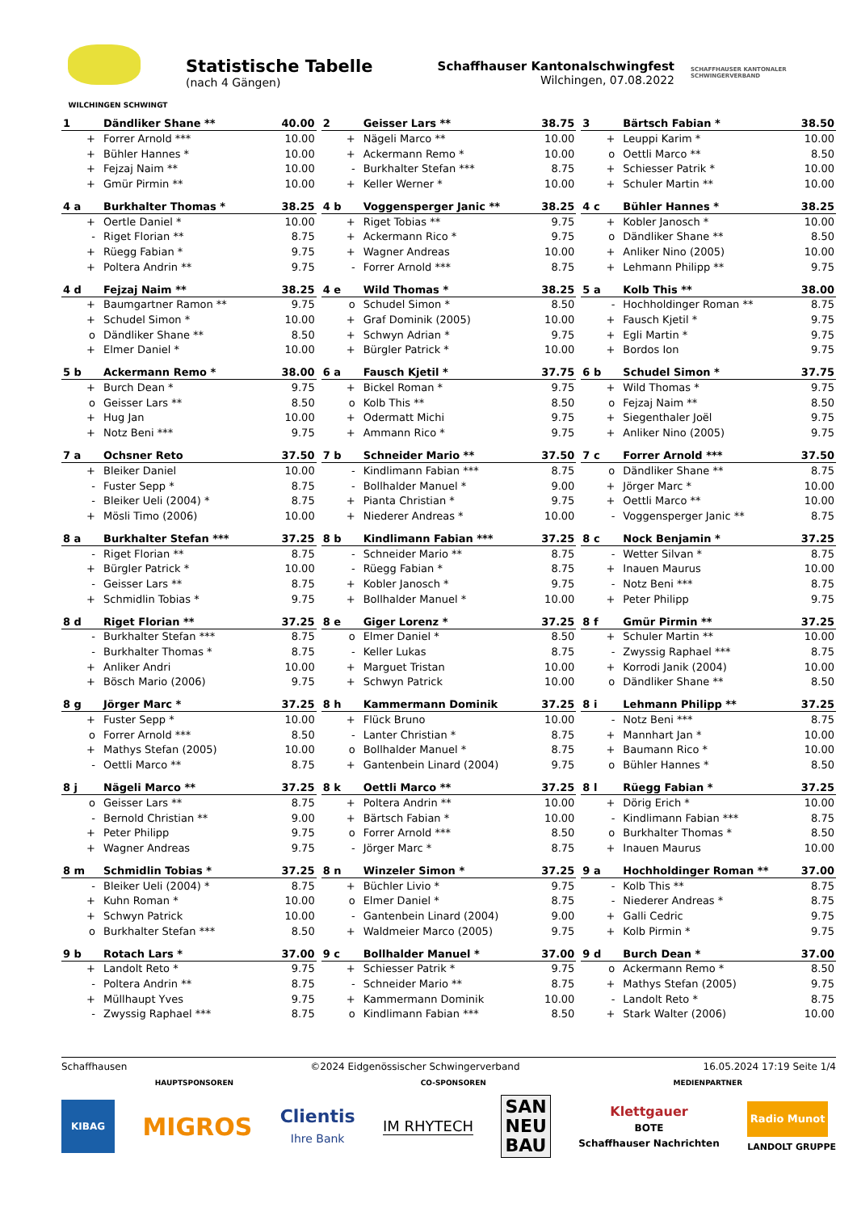WILCHINGEN SCHWINGT
Statistische Tabelle
(nach 4 Gängen)
Schaffhauser Kantonalschwingfest
Wilchingen, 07.08.2022
SCHAFFHAUSER KANTONALER SCHWINGERVERBAND
| 1 | Dändliker Shane ** | 40.00 |
| --- | --- | --- |
| + | Forrer Arnold *** | 10.00 |
| + | Bühler Hannes * | 10.00 |
| + | Fejzaj Naim ** | 10.00 |
| + | Gmür Pirmin ** | 10.00 |
| 2 | Geisser Lars ** | 38.75 |
| --- | --- | --- |
| + | Nägeli Marco ** | 10.00 |
| + | Ackermann Remo * | 10.00 |
| - | Burkhalter Stefan *** | 8.75 |
| + | Keller Werner * | 10.00 |
| 3 | Bärtsch Fabian * | 38.50 |
| --- | --- | --- |
| + | Leuppi Karim * | 10.00 |
| o | Oettli Marco ** | 8.50 |
| + | Schiesser Patrik * | 10.00 |
| + | Schuler Martin ** | 10.00 |
| 4 a | Burkhalter Thomas * | 38.25 |
| --- | --- | --- |
| + | Oertle Daniel * | 10.00 |
| - | Riget Florian ** | 8.75 |
| + | Rüegg Fabian * | 9.75 |
| + | Poltera Andrin ** | 9.75 |
| 4 b | Voggensperger Janic ** | 38.25 |
| --- | --- | --- |
| + | Riget Tobias ** | 9.75 |
| + | Ackermann Rico * | 9.75 |
| + | Wagner Andreas | 10.00 |
| - | Forrer Arnold *** | 8.75 |
| 4 c | Bühler Hannes * | 38.25 |
| --- | --- | --- |
| + | Kobler Janosch * | 10.00 |
| o | Dändliker Shane ** | 8.50 |
| + | Anliker Nino (2005) | 10.00 |
| + | Lehmann Philipp ** | 9.75 |
| 4 d | Fejzaj Naim ** | 38.25 |
| --- | --- | --- |
| + | Baumgartner Ramon ** | 9.75 |
| + | Schudel Simon * | 10.00 |
| o | Dändliker Shane ** | 8.50 |
| + | Elmer Daniel * | 10.00 |
| 4 e | Wild Thomas * | 38.25 |
| --- | --- | --- |
| o | Schudel Simon * | 8.50 |
| + | Graf Dominik (2005) | 10.00 |
| + | Schwyn Adrian * | 9.75 |
| + | Bürgler Patrick * | 10.00 |
| 5 a | Kolb This ** | 38.00 |
| --- | --- | --- |
| - | Hochholdinger Roman ** | 8.75 |
| + | Fausch Kjetil * | 9.75 |
| + | Egli Martin * | 9.75 |
| + | Bordos Ion | 9.75 |
| 5 b | Ackermann Remo * | 38.00 |
| --- | --- | --- |
| + | Burch Dean * | 9.75 |
| o | Geisser Lars ** | 8.50 |
| + | Hug Jan | 10.00 |
| + | Notz Beni *** | 9.75 |
| 6 a | Fausch Kjetil * | 37.75 |
| --- | --- | --- |
| + | Bickel Roman * | 9.75 |
| o | Kolb This ** | 8.50 |
| + | Odermatt Michi | 9.75 |
| + | Ammann Rico * | 9.75 |
| 6 b | Schudel Simon * | 37.75 |
| --- | --- | --- |
| + | Wild Thomas * | 9.75 |
| o | Fejzaj Naim ** | 8.50 |
| + | Siegenthaler Joël | 9.75 |
| + | Anliker Nino (2005) | 9.75 |
| 7 a | Ochsner Reto | 37.50 |
| --- | --- | --- |
| + | Bleiker Daniel | 10.00 |
| - | Fuster Sepp * | 8.75 |
| - | Bleiker Ueli (2004) * | 8.75 |
| + | Mösli Timo (2006) | 10.00 |
| 7 b | Schneider Mario ** | 37.50 |
| --- | --- | --- |
| - | Kindlimann Fabian *** | 8.75 |
| - | Bollhalder Manuel * | 9.00 |
| + | Pianta Christian * | 9.75 |
| + | Niederer Andreas * | 10.00 |
| 7 c | Forrer Arnold *** | 37.50 |
| --- | --- | --- |
| o | Dändliker Shane ** | 8.75 |
| + | Jörger Marc * | 10.00 |
| + | Oettli Marco ** | 10.00 |
| - | Voggensperger Janic ** | 8.75 |
| 8 a | Burkhalter Stefan *** | 37.25 |
| --- | --- | --- |
| - | Riget Florian ** | 8.75 |
| + | Bürgler Patrick * | 10.00 |
| - | Geisser Lars ** | 8.75 |
| + | Schmidlin Tobias * | 9.75 |
| 8 b | Kindlimann Fabian *** | 37.25 |
| --- | --- | --- |
| - | Schneider Mario ** | 8.75 |
| - | Rüegg Fabian * | 8.75 |
| + | Kobler Janosch * | 9.75 |
| + | Bollhalder Manuel * | 10.00 |
| 8 c | Nock Benjamin * | 37.25 |
| --- | --- | --- |
| - | Wetter Silvan * | 8.75 |
| + | Inauen Maurus | 10.00 |
| - | Notz Beni *** | 8.75 |
| + | Peter Philipp | 9.75 |
| 8 d | Riget Florian ** | 37.25 |
| --- | --- | --- |
| - | Burkhalter Stefan *** | 8.75 |
| - | Burkhalter Thomas * | 8.75 |
| + | Anliker Andri | 10.00 |
| + | Bösch Mario (2006) | 9.75 |
| 8 e | Giger Lorenz * | 37.25 |
| --- | --- | --- |
| o | Elmer Daniel * | 8.50 |
| - | Keller Lukas | 8.75 |
| + | Marguet Tristan | 10.00 |
| + | Schwyn Patrick | 10.00 |
| 8 f | Gmür Pirmin ** | 37.25 |
| --- | --- | --- |
| + | Schuler Martin ** | 10.00 |
| - | Zwyssig Raphael *** | 8.75 |
| + | Korrodi Janik (2004) | 10.00 |
| o | Dändliker Shane ** | 8.50 |
| 8 g | Jörger Marc * | 37.25 |
| --- | --- | --- |
| + | Fuster Sepp * | 10.00 |
| o | Forrer Arnold *** | 8.50 |
| + | Mathys Stefan (2005) | 10.00 |
| - | Oettli Marco ** | 8.75 |
| 8 h | Kammermann Dominik | 37.25 |
| --- | --- | --- |
| + | Flück Bruno | 10.00 |
| - | Lanter Christian * | 8.75 |
| o | Bollhalder Manuel * | 8.75 |
| + | Gantenbein Linard (2004) | 9.75 |
| 8 i | Lehmann Philipp ** | 37.25 |
| --- | --- | --- |
| - | Notz Beni *** | 8.75 |
| + | Mannhart Jan * | 10.00 |
| + | Baumann Rico * | 10.00 |
| o | Bühler Hannes * | 8.50 |
| 8 j | Nägeli Marco ** | 37.25 |
| --- | --- | --- |
| o | Geisser Lars ** | 8.75 |
| - | Bernold Christian ** | 9.00 |
| + | Peter Philipp | 9.75 |
| + | Wagner Andreas | 9.75 |
| 8 k | Oettli Marco ** | 37.25 |
| --- | --- | --- |
| + | Poltera Andrin ** | 10.00 |
| + | Bärtsch Fabian * | 10.00 |
| o | Forrer Arnold *** | 8.50 |
| - | Jörger Marc * | 8.75 |
| 8 l | Rüegg Fabian * | 37.25 |
| --- | --- | --- |
| + | Dörig Erich * | 10.00 |
| - | Kindlimann Fabian *** | 8.75 |
| o | Burkhalter Thomas * | 8.50 |
| + | Inauen Maurus | 10.00 |
| 8 m | Schmidlin Tobias * | 37.25 |
| --- | --- | --- |
| - | Bleiker Ueli (2004) * | 8.75 |
| + | Kuhn Roman * | 10.00 |
| + | Schwyn Patrick | 10.00 |
| o | Burkhalter Stefan *** | 8.50 |
| 8 n | Winzeler Simon * | 37.25 |
| --- | --- | --- |
| + | Büchler Livio * | 9.75 |
| o | Elmer Daniel * | 8.75 |
| - | Gantenbein Linard (2004) | 9.00 |
| + | Waldmeier Marco (2005) | 9.75 |
| 9 a | Hochholdinger Roman ** | 37.00 |
| --- | --- | --- |
| - | Kolb This ** | 8.75 |
| - | Niederer Andreas * | 8.75 |
| + | Galli Cedric | 9.75 |
| + | Kolb Pirmin * | 9.75 |
| 9 b | Rotach Lars * | 37.00 |
| --- | --- | --- |
| + | Landolt Reto * | 9.75 |
| - | Poltera Andrin ** | 8.75 |
| + | Müllhaupt Yves | 9.75 |
| - | Zwyssig Raphael *** | 8.75 |
| 9 c | Bollhalder Manuel * | 37.00 |
| --- | --- | --- |
| + | Schiesser Patrik * | 9.75 |
| - | Schneider Mario ** | 8.75 |
| + | Kammermann Dominik | 10.00 |
| o | Kindlimann Fabian *** | 8.50 |
| 9 d | Burch Dean * | 37.00 |
| --- | --- | --- |
| o | Ackermann Remo * | 8.50 |
| + | Mathys Stefan (2005) | 9.75 |
| - | Landolt Reto * | 8.75 |
| + | Stark Walter (2006) | 10.00 |
Schaffhausen ©2024 Eidgenössischer Schwingerverband 16.05.2024 17:19 Seite 1/4
HAUPTSPONSOREN CO-SPONSOREN MEDIENPARTNER
KIBAG
MIGROS
Clientis
Ihre Bank
IM RHYTECH
SAN
NEU
BAU
Klettgauer
BOTE
Schaffhauser Nachrichten
Radio Munot
LANDOLT GRUPPE